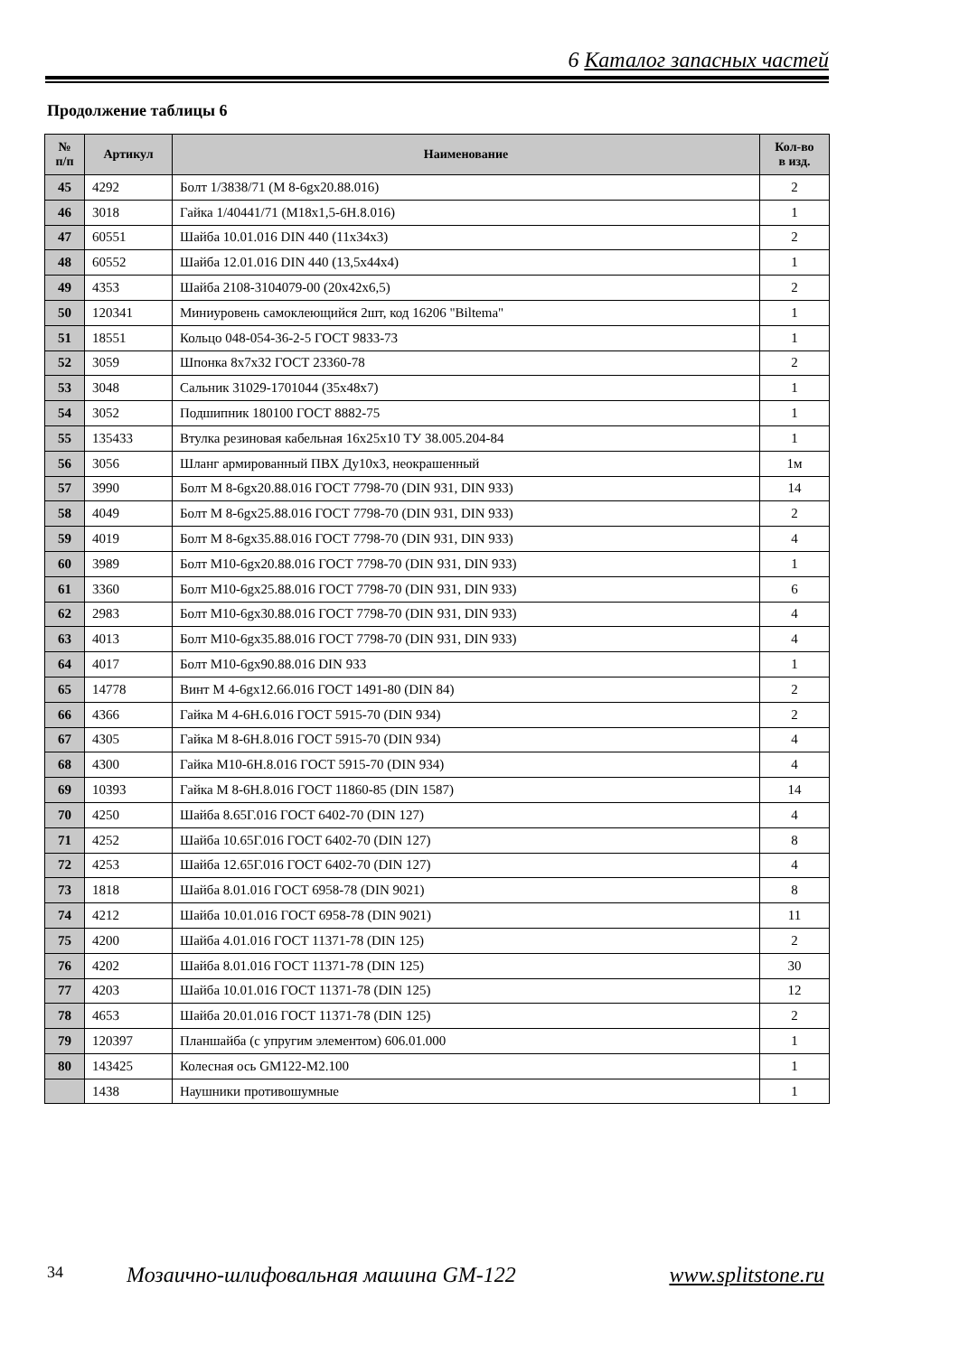6 Каталог запасных частей
Продолжение таблицы 6
| № п/п | Артикул | Наименование | Кол-во в изд. |
| --- | --- | --- | --- |
| 45 | 4292 | Болт 1/3838/71 (М 8-6gх20.88.016) | 2 |
| 46 | 3018 | Гайка 1/40441/71 (М18х1,5-6Н.8.016) | 1 |
| 47 | 60551 | Шайба 10.01.016 DIN 440 (11х34х3) | 2 |
| 48 | 60552 | Шайба 12.01.016 DIN 440 (13,5х44х4) | 1 |
| 49 | 4353 | Шайба 2108-3104079-00 (20х42х6,5) | 2 |
| 50 | 120341 | Миниуровень самоклеющийся 2шт, код 16206 "Biltema" | 1 |
| 51 | 18551 | Кольцо 048-054-36-2-5 ГОСТ 9833-73 | 1 |
| 52 | 3059 | Шпонка 8х7х32 ГОСТ 23360-78 | 2 |
| 53 | 3048 | Сальник 31029-1701044 (35х48х7) | 1 |
| 54 | 3052 | Подшипник 180100 ГОСТ 8882-75 | 1 |
| 55 | 135433 | Втулка резиновая кабельная 16х25х10 ТУ 38.005.204-84 | 1 |
| 56 | 3056 | Шланг армированный ПВХ Ду10х3, неокрашенный | 1м |
| 57 | 3990 | Болт М 8-6gх20.88.016 ГОСТ 7798-70 (DIN 931, DIN 933) | 14 |
| 58 | 4049 | Болт М 8-6gх25.88.016 ГОСТ 7798-70 (DIN 931, DIN 933) | 2 |
| 59 | 4019 | Болт М 8-6gх35.88.016 ГОСТ 7798-70 (DIN 931, DIN 933) | 4 |
| 60 | 3989 | Болт М10-6gх20.88.016 ГОСТ 7798-70 (DIN 931, DIN 933) | 1 |
| 61 | 3360 | Болт М10-6gх25.88.016 ГОСТ 7798-70 (DIN 931, DIN 933) | 6 |
| 62 | 2983 | Болт М10-6gх30.88.016 ГОСТ 7798-70 (DIN 931, DIN 933) | 4 |
| 63 | 4013 | Болт М10-6gх35.88.016 ГОСТ 7798-70 (DIN 931, DIN 933) | 4 |
| 64 | 4017 | Болт М10-6gх90.88.016 DIN 933 | 1 |
| 65 | 14778 | Винт М 4-6gх12.66.016 ГОСТ 1491-80 (DIN 84) | 2 |
| 66 | 4366 | Гайка М 4-6Н.6.016 ГОСТ 5915-70 (DIN 934) | 2 |
| 67 | 4305 | Гайка М 8-6Н.8.016 ГОСТ 5915-70 (DIN 934) | 4 |
| 68 | 4300 | Гайка М10-6Н.8.016 ГОСТ 5915-70 (DIN 934) | 4 |
| 69 | 10393 | Гайка М 8-6Н.8.016 ГОСТ 11860-85 (DIN 1587) | 14 |
| 70 | 4250 | Шайба 8.65Г.016 ГОСТ 6402-70 (DIN 127) | 4 |
| 71 | 4252 | Шайба 10.65Г.016 ГОСТ 6402-70 (DIN 127) | 8 |
| 72 | 4253 | Шайба 12.65Г.016 ГОСТ 6402-70 (DIN 127) | 4 |
| 73 | 1818 | Шайба 8.01.016 ГОСТ 6958-78 (DIN 9021) | 8 |
| 74 | 4212 | Шайба 10.01.016 ГОСТ 6958-78 (DIN 9021) | 11 |
| 75 | 4200 | Шайба 4.01.016 ГОСТ 11371-78 (DIN 125) | 2 |
| 76 | 4202 | Шайба 8.01.016 ГОСТ 11371-78 (DIN 125) | 30 |
| 77 | 4203 | Шайба 10.01.016 ГОСТ 11371-78 (DIN 125) | 12 |
| 78 | 4653 | Шайба 20.01.016 ГОСТ 11371-78 (DIN 125) | 2 |
| 79 | 120397 | Планшайба (с упругим элементом) 606.01.000 | 1 |
| 80 | 143425 | Колесная ось GM122-M2.100 | 1 |
| | 1438 | Наушники противошумные | 1 |
34 Мозаично-шлифовальная машина GM-122 www.splitstone.ru